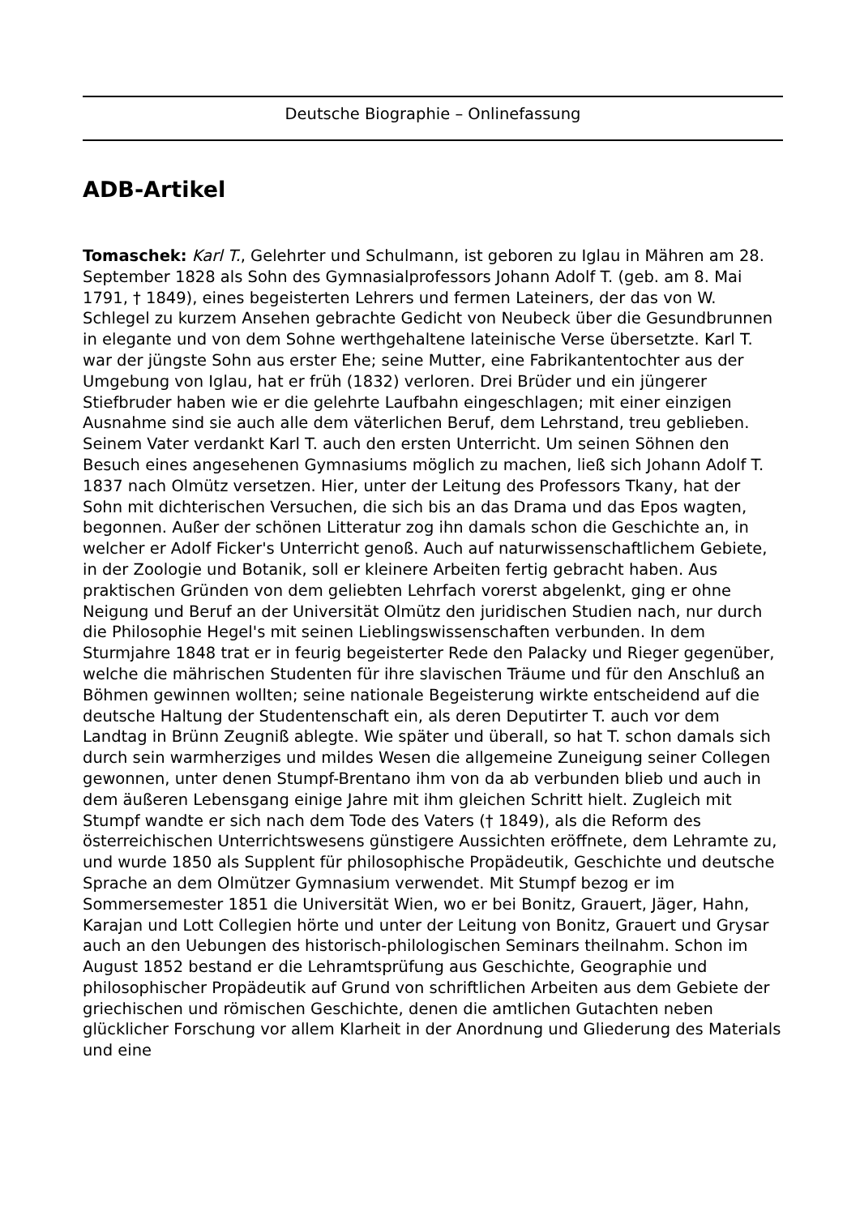Deutsche Biographie – Onlinefassung
ADB-Artikel
Tomaschek: Karl T., Gelehrter und Schulmann, ist geboren zu Iglau in Mähren am 28. September 1828 als Sohn des Gymnasialprofessors Johann Adolf T. (geb. am 8. Mai 1791, † 1849), eines begeisterten Lehrers und fermen Lateiners, der das von W. Schlegel zu kurzem Ansehen gebrachte Gedicht von Neubeck über die Gesundbrunnen in elegante und von dem Sohne werthgehaltene lateinische Verse übersetzte. Karl T. war der jüngste Sohn aus erster Ehe; seine Mutter, eine Fabrikantentochter aus der Umgebung von Iglau, hat er früh (1832) verloren. Drei Brüder und ein jüngerer Stiefbruder haben wie er die gelehrte Laufbahn eingeschlagen; mit einer einzigen Ausnahme sind sie auch alle dem väterlichen Beruf, dem Lehrstand, treu geblieben. Seinem Vater verdankt Karl T. auch den ersten Unterricht. Um seinen Söhnen den Besuch eines angesehenen Gymnasiums möglich zu machen, ließ sich Johann Adolf T. 1837 nach Olmütz versetzen. Hier, unter der Leitung des Professors Tkany, hat der Sohn mit dichterischen Versuchen, die sich bis an das Drama und das Epos wagten, begonnen. Außer der schönen Litteratur zog ihn damals schon die Geschichte an, in welcher er Adolf Ficker's Unterricht genoß. Auch auf naturwissenschaftlichem Gebiete, in der Zoologie und Botanik, soll er kleinere Arbeiten fertig gebracht haben. Aus praktischen Gründen von dem geliebten Lehrfach vorerst abgelenkt, ging er ohne Neigung und Beruf an der Universität Olmütz den juridischen Studien nach, nur durch die Philosophie Hegel's mit seinen Lieblingswissenschaften verbunden. In dem Sturmjahre 1848 trat er in feurig begeisterter Rede den Palacky und Rieger gegenüber, welche die mährischen Studenten für ihre slavischen Träume und für den Anschluß an Böhmen gewinnen wollten; seine nationale Begeisterung wirkte entscheidend auf die deutsche Haltung der Studentenschaft ein, als deren Deputirter T. auch vor dem Landtag in Brünn Zeugniß ablegte. Wie später und überall, so hat T. schon damals sich durch sein warmherziges und mildes Wesen die allgemeine Zuneigung seiner Collegen gewonnen, unter denen Stumpf-Brentano ihm von da ab verbunden blieb und auch in dem äußeren Lebensgang einige Jahre mit ihm gleichen Schritt hielt. Zugleich mit Stumpf wandte er sich nach dem Tode des Vaters († 1849), als die Reform des österreichischen Unterrichtswesens günstigere Aussichten eröffnete, dem Lehramte zu, und wurde 1850 als Supplent für philosophische Propädeutik, Geschichte und deutsche Sprache an dem Olmützer Gymnasium verwendet. Mit Stumpf bezog er im Sommersemester 1851 die Universität Wien, wo er bei Bonitz, Grauert, Jäger, Hahn, Karajan und Lott Collegien hörte und unter der Leitung von Bonitz, Grauert und Grysar auch an den Uebungen des historisch-philologischen Seminars theilnahm. Schon im August 1852 bestand er die Lehramtsprüfung aus Geschichte, Geographie und philosophischer Propädeutik auf Grund von schriftlichen Arbeiten aus dem Gebiete der griechischen und römischen Geschichte, denen die amtlichen Gutachten neben glücklicher Forschung vor allem Klarheit in der Anordnung und Gliederung des Materials und eine